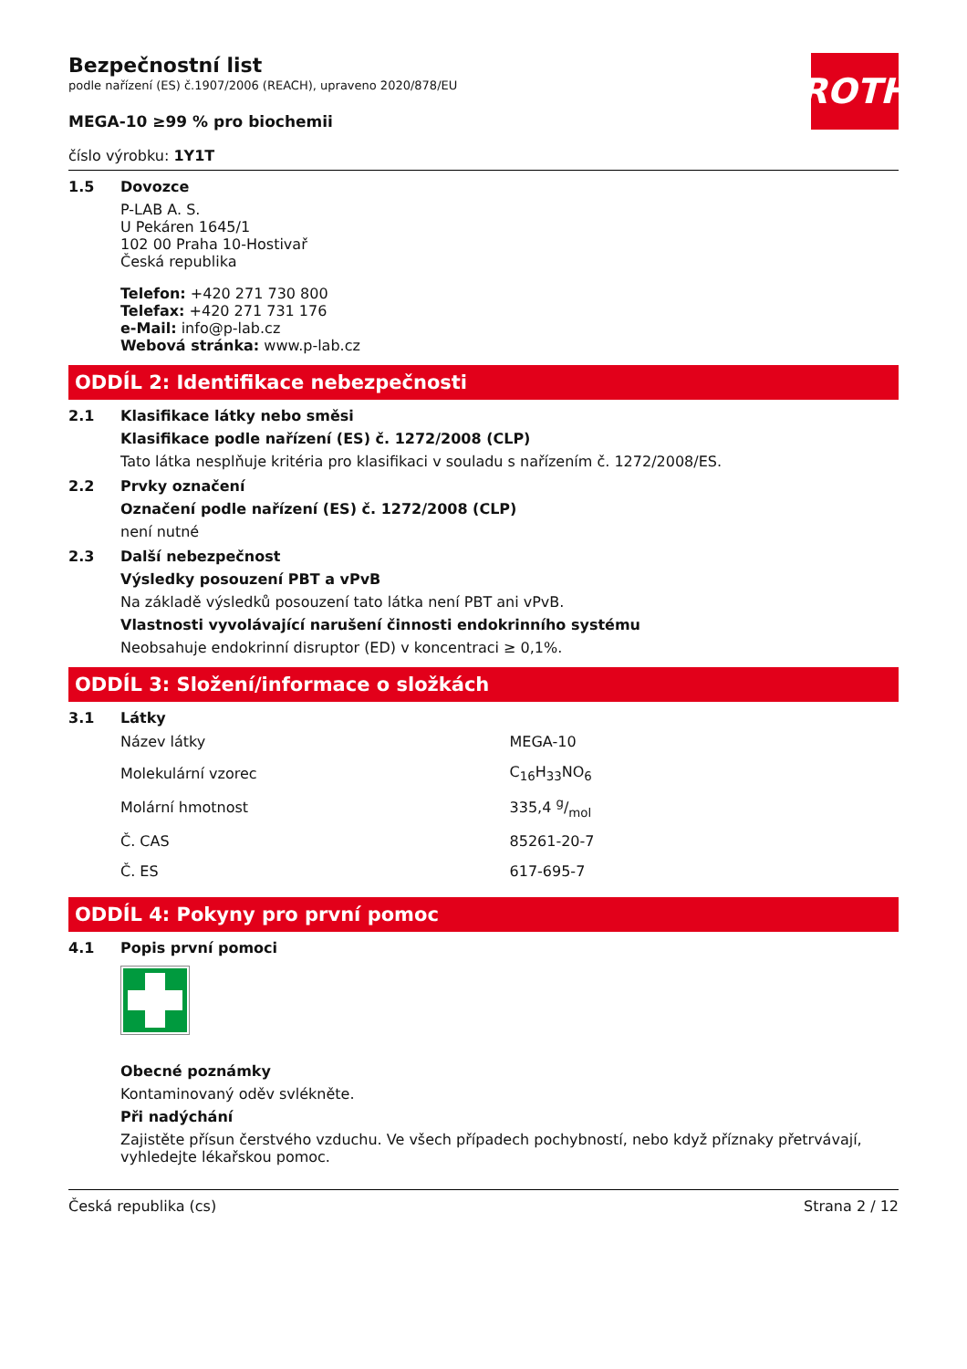ROTH
Bezpečnostní list
podle nařízení (ES) č.1907/2006 (REACH), upraveno 2020/878/EU
MEGA-10 ≥99 % pro biochemii
číslo výrobku: 1Y1T
1.5 Dovozce
P-LAB A. S.
U Pekáren 1645/1
102 00 Praha 10-Hostivař
Česká republika
Telefon: +420 271 730 800
Telefax: +420 271 731 176
e-Mail: info@p-lab.cz
Webová stránka: www.p-lab.cz
ODDÍL 2: Identifikace nebezpečnosti
2.1 Klasifikace látky nebo směsi
Klasifikace podle nařízení (ES) č. 1272/2008 (CLP)
Tato látka nesplňuje kritéria pro klasifikaci v souladu s nařízením č. 1272/2008/ES.
2.2 Prvky označení
Označení podle nařízení (ES) č. 1272/2008 (CLP)
není nutné
2.3 Další nebezpečnost
Výsledky posouzení PBT a vPvB
Na základě výsledků posouzení tato látka není PBT ani vPvB.
Vlastnosti vyvolávající narušení činnosti endokrinního systému
Neobsahuje endokrinní disruptor (ED) v koncentraci ≥ 0,1%.
ODDÍL 3: Složení/informace o složkách
3.1 Látky
| Název látky | MEGA-10 |
| Molekulární vzorec | C<sub>16</sub>H<sub>33</sub>NO<sub>6</sub> |
| Molární hmotnost | 335,4 g/mol |
| Č. CAS | 85261-20-7 |
| Č. ES | 617-695-7 |
ODDÍL 4: Pokyny pro první pomoc
4.1 Popis první pomoci
Obecné poznámky
Kontaminovaný oděv svlékněte.
Při nadýchání
Zajistěte přísun čerstvého vzduchu. Ve všech případech pochybností, nebo když příznaky přetrvávají, vyhledejte lékařskou pomoc.
Česká republika (cs) Strana 2 / 12